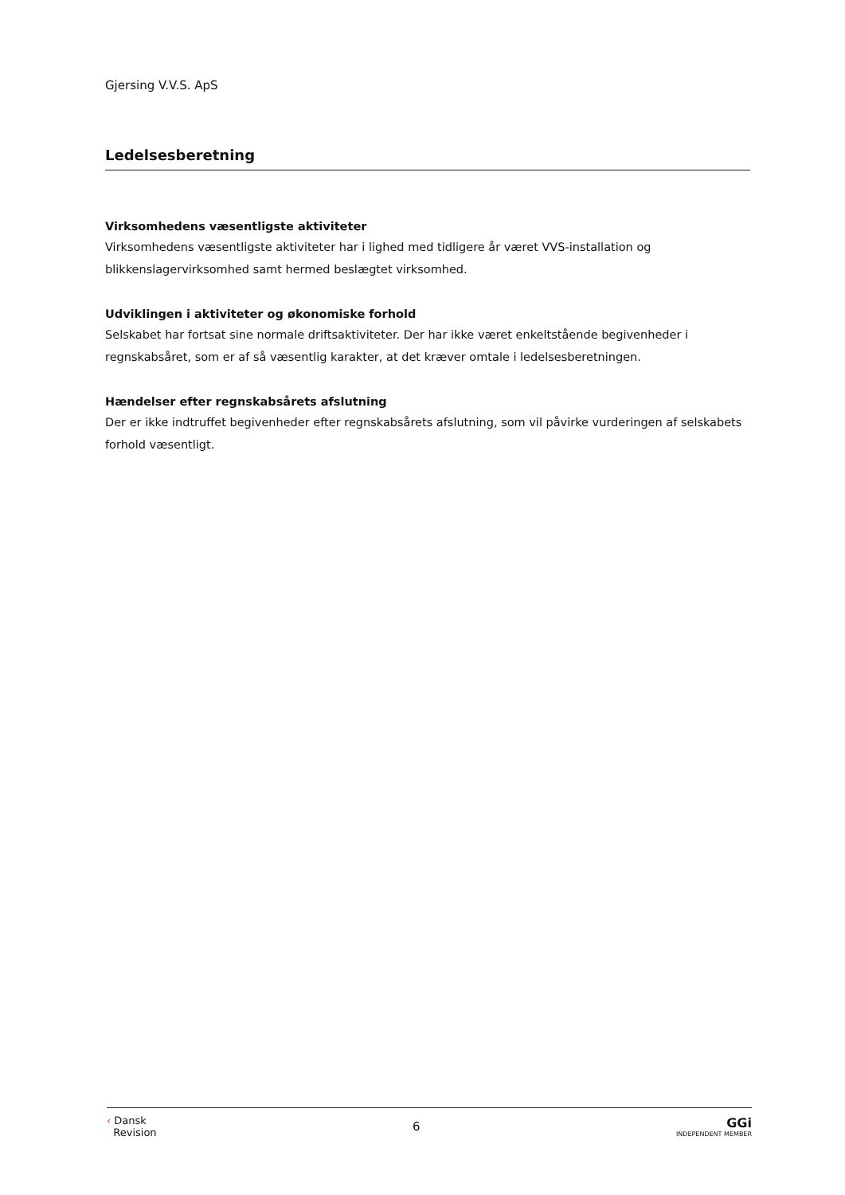Gjersing V.V.S. ApS
Ledelsesberetning
Virksomhedens væsentligste aktiviteter
Virksomhedens væsentligste aktiviteter har i lighed med tidligere år været VVS-installation og blikkenslagervirksomhed samt hermed beslægtet virksomhed.
Udviklingen i aktiviteter og økonomiske forhold
Selskabet har fortsat sine normale driftsaktiviteter. Der har ikke været enkeltstående begivenheder i regnskabsåret, som er af så væsentlig karakter, at det kræver omtale i ledelsesberetningen.
Hændelser efter regnskabsårets afslutning
Der er ikke indtruffet begivenheder efter regnskabsårets afslutning, som vil påvirke vurderingen af selskabets forhold væsentligt.
‹ Dansk
Revision
6
GGi
INDEPENDENT MEMBER